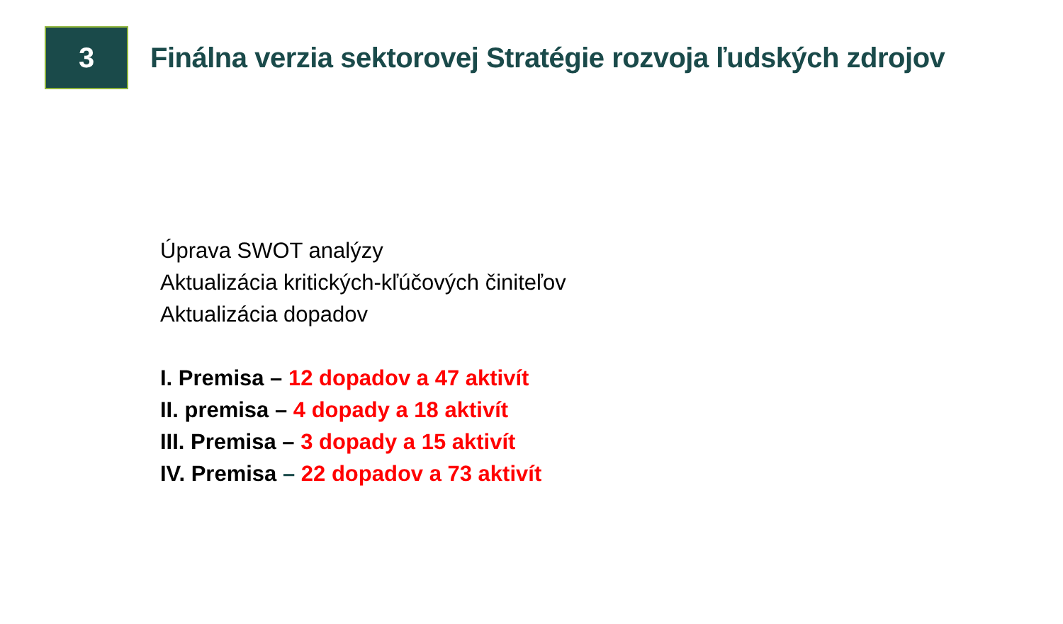3
Finálna verzia sektorovej Stratégie rozvoja ľudských zdrojov
Úprava SWOT analýzy
Aktualizácia kritických-kľúčových činiteľov
Aktualizácia dopadov
I. Premisa – 12 dopadov a 47 aktivít
II. premisa – 4 dopady a 18 aktivít
III. Premisa – 3 dopady a 15 aktivít
IV. Premisa – 22 dopadov a 73 aktivít